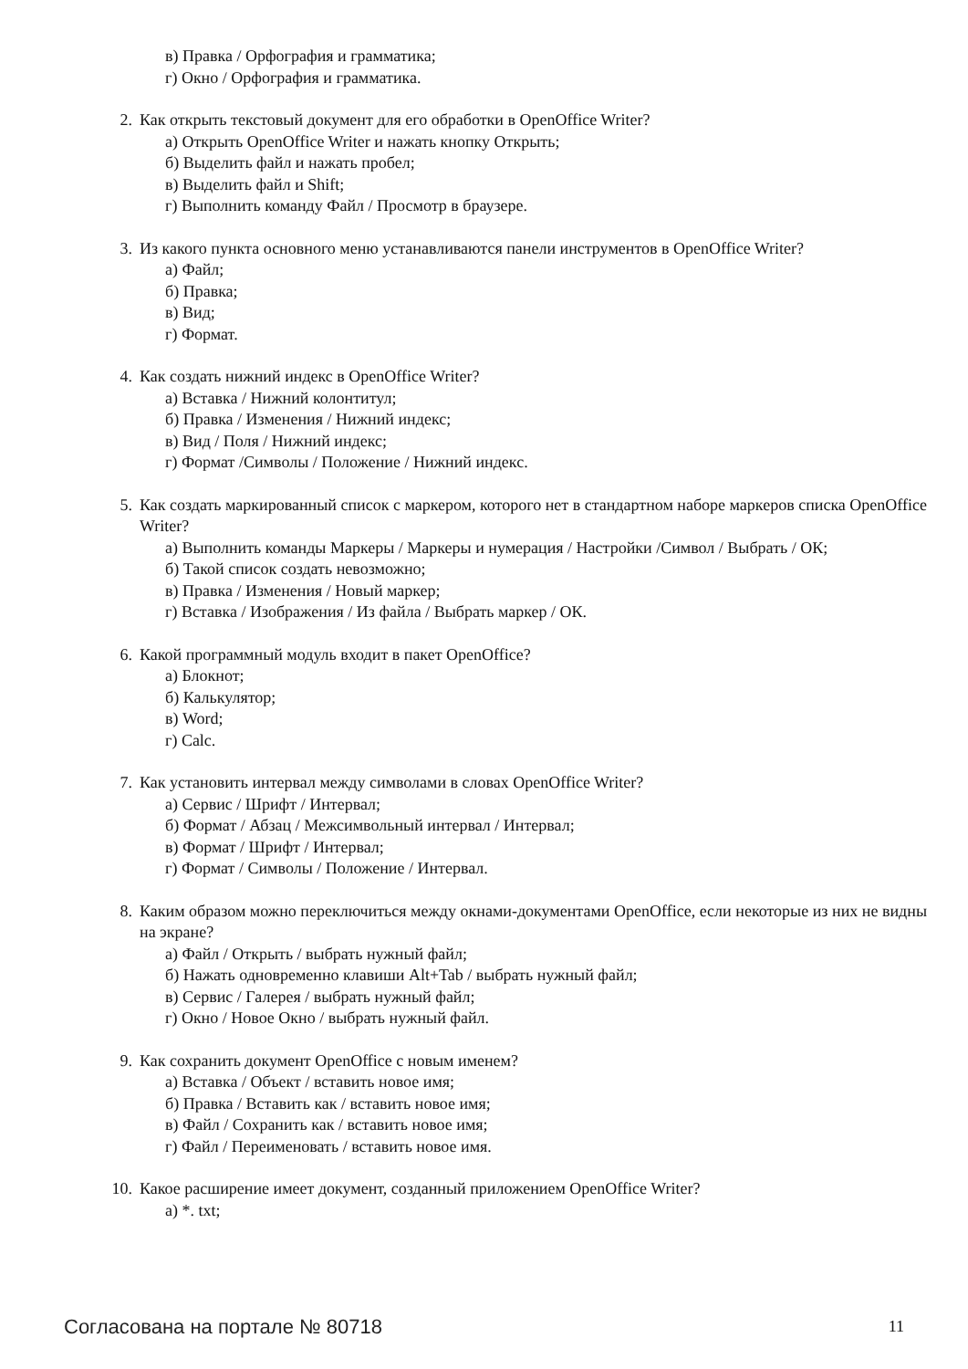в) Правка / Орфография и грамматика;
г) Окно / Орфография и грамматика.
2. Как открыть текстовый документ для его обработки в OpenOffice Writer?
а) Открыть OpenOffice Writer и нажать кнопку Открыть;
б) Выделить файл и нажать пробел;
в) Выделить файл и Shift;
г) Выполнить команду Файл / Просмотр в браузере.
3. Из какого пункта основного меню устанавливаются панели инструментов в OpenOffice Writer?
а) Файл;
б) Правка;
в) Вид;
г) Формат.
4. Как создать нижний индекс в OpenOffice Writer?
а) Вставка / Нижний колонтитул;
б) Правка / Изменения / Нижний индекс;
в) Вид / Поля / Нижний индекс;
г) Формат /Символы / Положение / Нижний индекс.
5. Как создать маркированный список с маркером, которого нет в стандартном наборе маркеров списка OpenOffice Writer?
а) Выполнить команды Маркеры / Маркеры и нумерация / Настройки /Символ / Выбрать / ОК;
б) Такой список создать невозможно;
в) Правка / Изменения / Новый маркер;
г) Вставка / Изображения / Из файла / Выбрать маркер / ОК.
6. Какой программный модуль входит в пакет OpenOffice?
а) Блокнот;
б) Калькулятор;
в) Word;
г) Calc.
7. Как установить интервал между символами в словах OpenOffice Writer?
а) Сервис / Шрифт / Интервал;
б) Формат / Абзац / Межсимвольный интервал / Интервал;
в) Формат / Шрифт / Интервал;
г) Формат / Символы / Положение / Интервал.
8. Каким образом можно переключиться между окнами-документами OpenOffice, если некоторые из них не видны на экране?
а) Файл / Открыть / выбрать нужный файл;
б) Нажать одновременно клавиши Alt+Tab / выбрать нужный файл;
в) Сервис / Галерея / выбрать нужный файл;
г) Окно / Новое Окно / выбрать нужный файл.
9. Как сохранить документ OpenOffice с новым именем?
а) Вставка / Объект / вставить новое имя;
б) Правка / Вставить как / вставить новое имя;
в) Файл / Сохранить как / вставить новое имя;
г) Файл / Переименовать / вставить новое имя.
10. Какое расширение имеет документ, созданный приложением OpenOffice Writer?
а) *. txt;
Согласована на портале № 80718 11